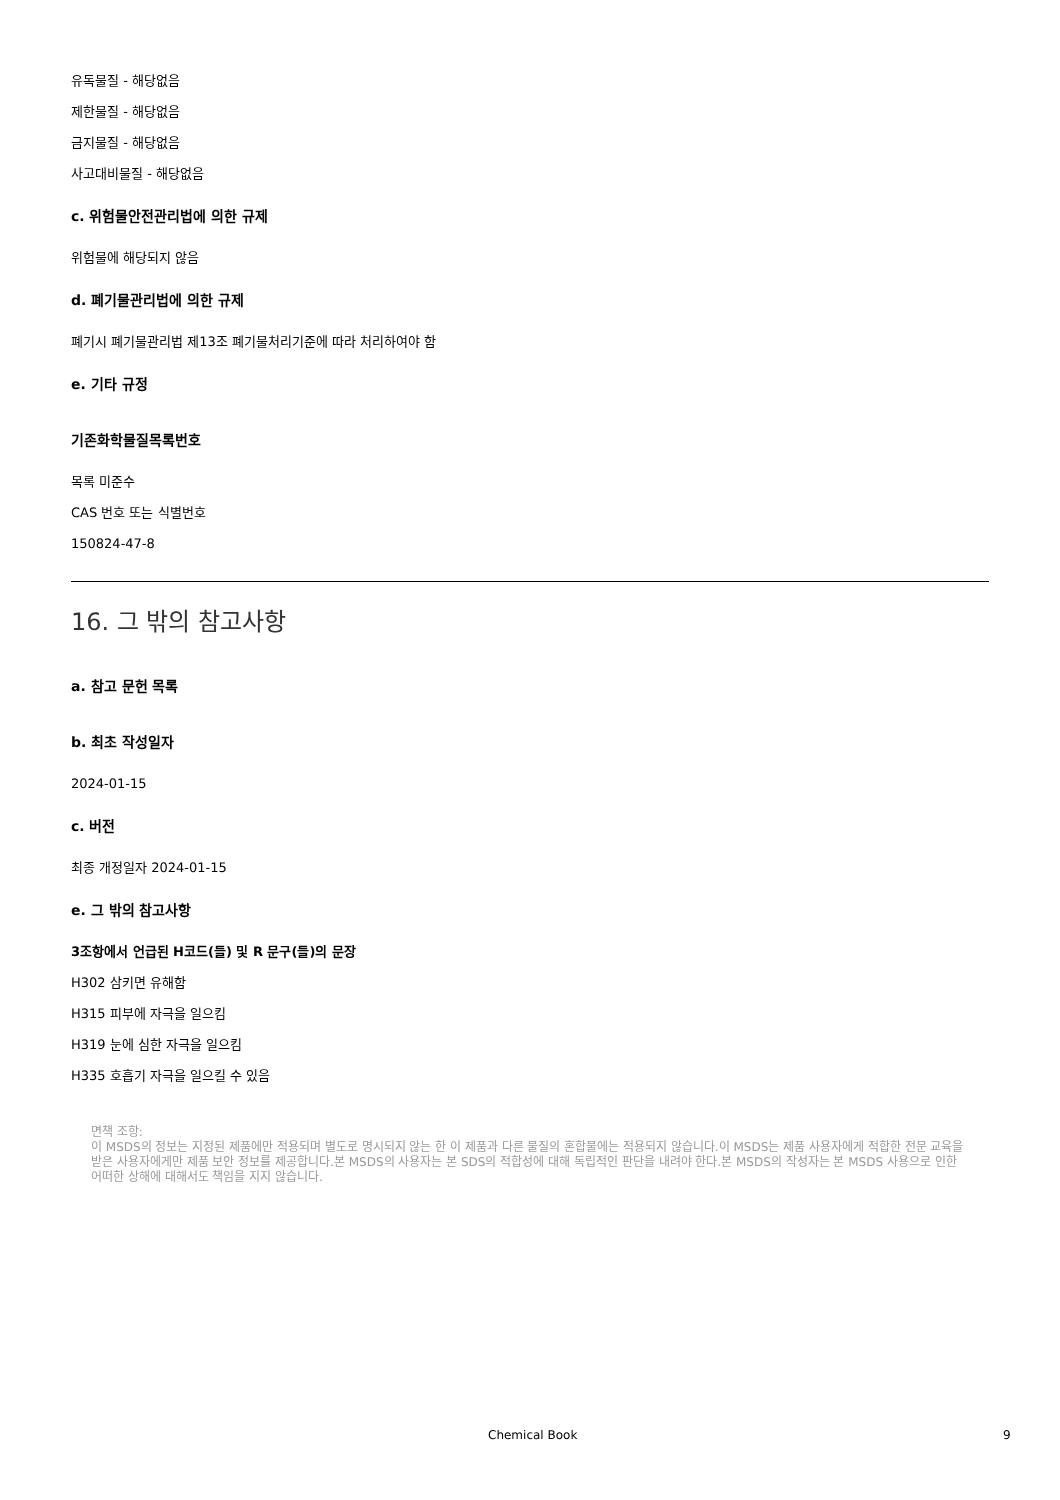유독물질 - 해당없음
제한물질 - 해당없음
금지물질 - 해당없음
사고대비물질 - 해당없음
c. 위험물안전관리법에 의한 규제
위험물에 해당되지 않음
d. 폐기물관리법에 의한 규제
폐기시 폐기물관리법 제13조 폐기물처리기준에 따라 처리하여야 함
e. 기타 규정
기존화학물질목록번호
목록 미준수
CAS 번호 또는 식별번호
150824-47-8
16. 그 밖의 참고사항
a. 참고 문헌 목록
b. 최초 작성일자
2024-01-15
c. 버전
최종 개정일자 2024-01-15
e. 그 밖의 참고사항
3조항에서 언급된 H코드(들) 및 R 문구(들)의 문장
H302 삼키면 유해함
H315 피부에 자극을 일으킴
H319 눈에 심한 자극을 일으킴
H335 호흡기 자극을 일으킬 수 있음
면책 조항:
이 MSDS의 정보는 지정된 제품에만 적용되며 별도로 명시되지 않는 한 이 제품과 다른 물질의 혼합물에는 적용되지 않습니다.이 MSDS는 제품 사용자에게 적합한 전문 교육을 받은 사용자에게만 제품 보안 정보를 제공합니다.본 MSDS의 사용자는 본 SDS의 적합성에 대해 독립적인 판단을 내려야 한다.본 MSDS의 작성자는 본 MSDS 사용으로 인한 어떠한 상해에 대해서도 책임을 지지 않습니다.
Chemical Book 9